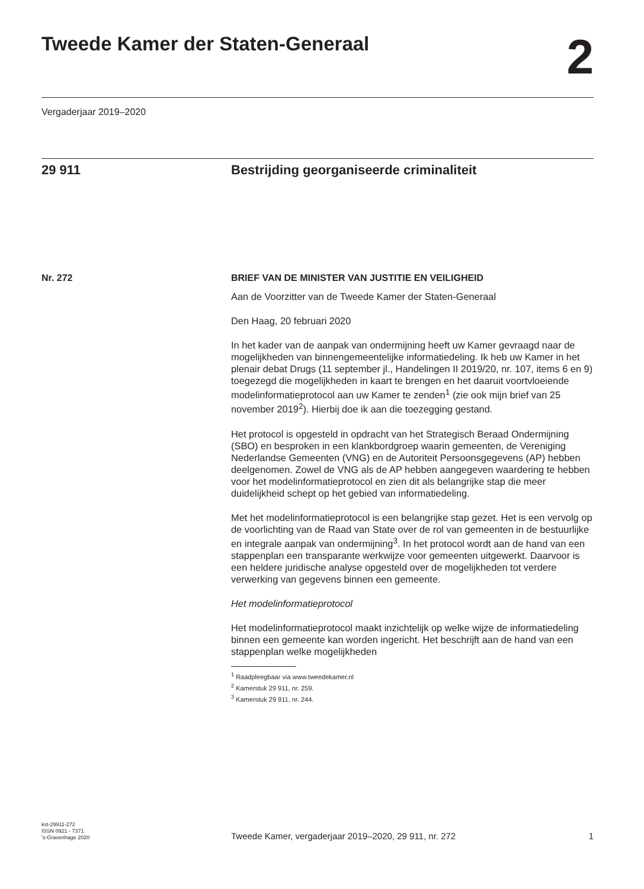Tweede Kamer der Staten-Generaal
2
Vergaderjaar 2019–2020
29 911 Bestrijding georganiseerde criminaliteit
Nr. 272 BRIEF VAN DE MINISTER VAN JUSTITIE EN VEILIGHEID
Aan de Voorzitter van de Tweede Kamer der Staten-Generaal
Den Haag, 20 februari 2020
In het kader van de aanpak van ondermijning heeft uw Kamer gevraagd naar de mogelijkheden van binnengemeentelijke informatiedeling. Ik heb uw Kamer in het plenair debat Drugs (11 september jl., Handelingen II 2019/20, nr. 107, items 6 en 9) toegezegd die mogelijkheden in kaart te brengen en het daaruit voortvloeiende modelinformatieprotocol aan uw Kamer te zenden<sup>1</sup> (zie ook mijn brief van 25 november 2019<sup>2</sup>). Hierbij doe ik aan die toezegging gestand.
Het protocol is opgesteld in opdracht van het Strategisch Beraad Ondermijning (SBO) en besproken in een klankbordgroep waarin gemeenten, de Vereniging Nederlandse Gemeenten (VNG) en de Autoriteit Persoonsgegevens (AP) hebben deelgenomen. Zowel de VNG als de AP hebben aangegeven waardering te hebben voor het modelinformatieprotocol en zien dit als belangrijke stap die meer duidelijkheid schept op het gebied van informatiedeling.
Met het modelinformatieprotocol is een belangrijke stap gezet. Het is een vervolg op de voorlichting van de Raad van State over de rol van gemeenten in de bestuurlijke en integrale aanpak van ondermijning<sup>3</sup>. In het protocol wordt aan de hand van een stappenplan een transparante werkwijze voor gemeenten uitgewerkt. Daarvoor is een heldere juridische analyse opgesteld over de mogelijkheden tot verdere verwerking van gegevens binnen een gemeente.
Het modelinformatieprotocol
Het modelinformatieprotocol maakt inzichtelijk op welke wijze de informatiedeling binnen een gemeente kan worden ingericht. Het beschrijft aan de hand van een stappenplan welke mogelijkheden
<sup>1</sup> Raadpleegbaar via www.tweedekamer.nl
<sup>2</sup> Kamerstuk 29 911, nr. 259.
<sup>3</sup> Kamerstuk 29 911, nr. 244.
kst-29911-272
ISSN 0921 - 7371
's-Gravenhage 2020
Tweede Kamer, vergaderjaar 2019–2020, 29 911, nr. 272
1